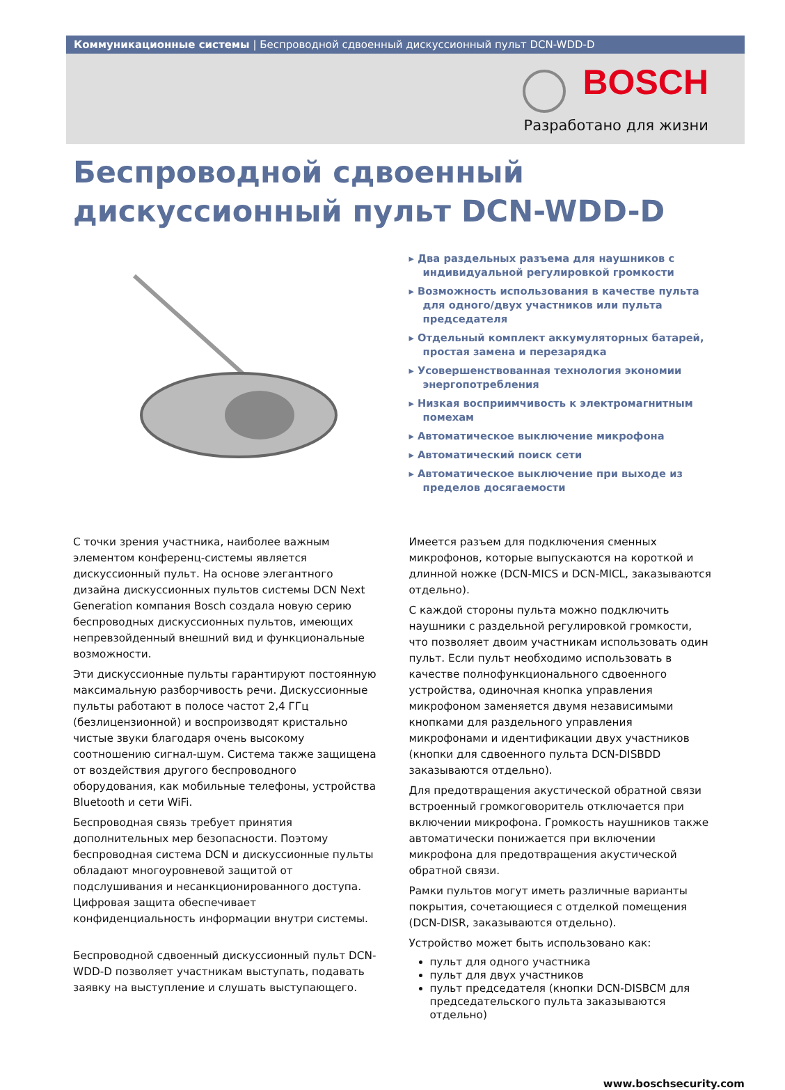Коммуникационные системы | Беспроводной сдвоенный дискуссионный пульт DCN-WDD-D
BOSCH
Разработано для жизни
Беспроводной сдвоенный
дискуссионный пульт DCN-WDD-D
▸ Два раздельных разъема для наушников с индивидуальной регулировкой громкости
▸ Возможность использования в качестве пульта для одного/двух участников или пульта председателя
▸ Отдельный комплект аккумуляторных батарей, простая замена и перезарядка
▸ Усовершенствованная технология экономии энергопотребления
▸ Низкая восприимчивость к электромагнитным помехам
▸ Автоматическое выключение микрофона
▸ Автоматический поиск сети
▸ Автоматическое выключение при выходе из пределов досягаемости
С точки зрения участника, наиболее важным элементом конференц-системы является дискуссионный пульт. На основе элегантного дизайна дискуссионных пультов системы DCN Next Generation компания Bosch создала новую серию беспроводных дискуссионных пультов, имеющих непревзойденный внешний вид и функциональные возможности.
Эти дискуссионные пульты гарантируют постоянную максимальную разборчивость речи. Дискуссионные пульты работают в полосе частот 2,4 ГГц (безлицензионной) и воспроизводят кристально чистые звуки благодаря очень высокому соотношению сигнал-шум. Система также защищена от воздействия другого беспроводного оборудования, как мобильные телефоны, устройства Bluetooth и сети WiFi.
Беспроводная связь требует принятия дополнительных мер безопасности. Поэтому беспроводная система DCN и дискуссионные пульты обладают многоуровневой защитой от подслушивания и несанкционированного доступа. Цифровая защита обеспечивает конфиденциальность информации внутри системы.
Беспроводной сдвоенный дискуссионный пульт DCN-WDD-D позволяет участникам выступать, подавать заявку на выступление и слушать выступающего.
Имеется разъем для подключения сменных микрофонов, которые выпускаются на короткой и длинной ножке (DCN-MICS и DCN-MICL, заказываются отдельно).
С каждой стороны пульта можно подключить наушники с раздельной регулировкой громкости, что позволяет двоим участникам использовать один пульт. Если пульт необходимо использовать в качестве полнофункционального сдвоенного устройства, одиночная кнопка управления микрофоном заменяется двумя независимыми кнопками для раздельного управления микрофонами и идентификации двух участников (кнопки для сдвоенного пульта DCN-DISBDD заказываются отдельно).
Для предотвращения акустической обратной связи встроенный громкоговоритель отключается при включении микрофона. Громкость наушников также автоматически понижается при включении микрофона для предотвращения акустической обратной связи.
Рамки пультов могут иметь различные варианты покрытия, сочетающиеся с отделкой помещения (DCN-DISR, заказываются отдельно).
Устройство может быть использовано как:
пульт для одного участника
пульт для двух участников
пульт председателя (кнопки DCN-DISBCM для председательского пульта заказываются отдельно)
www.boschsecurity.com